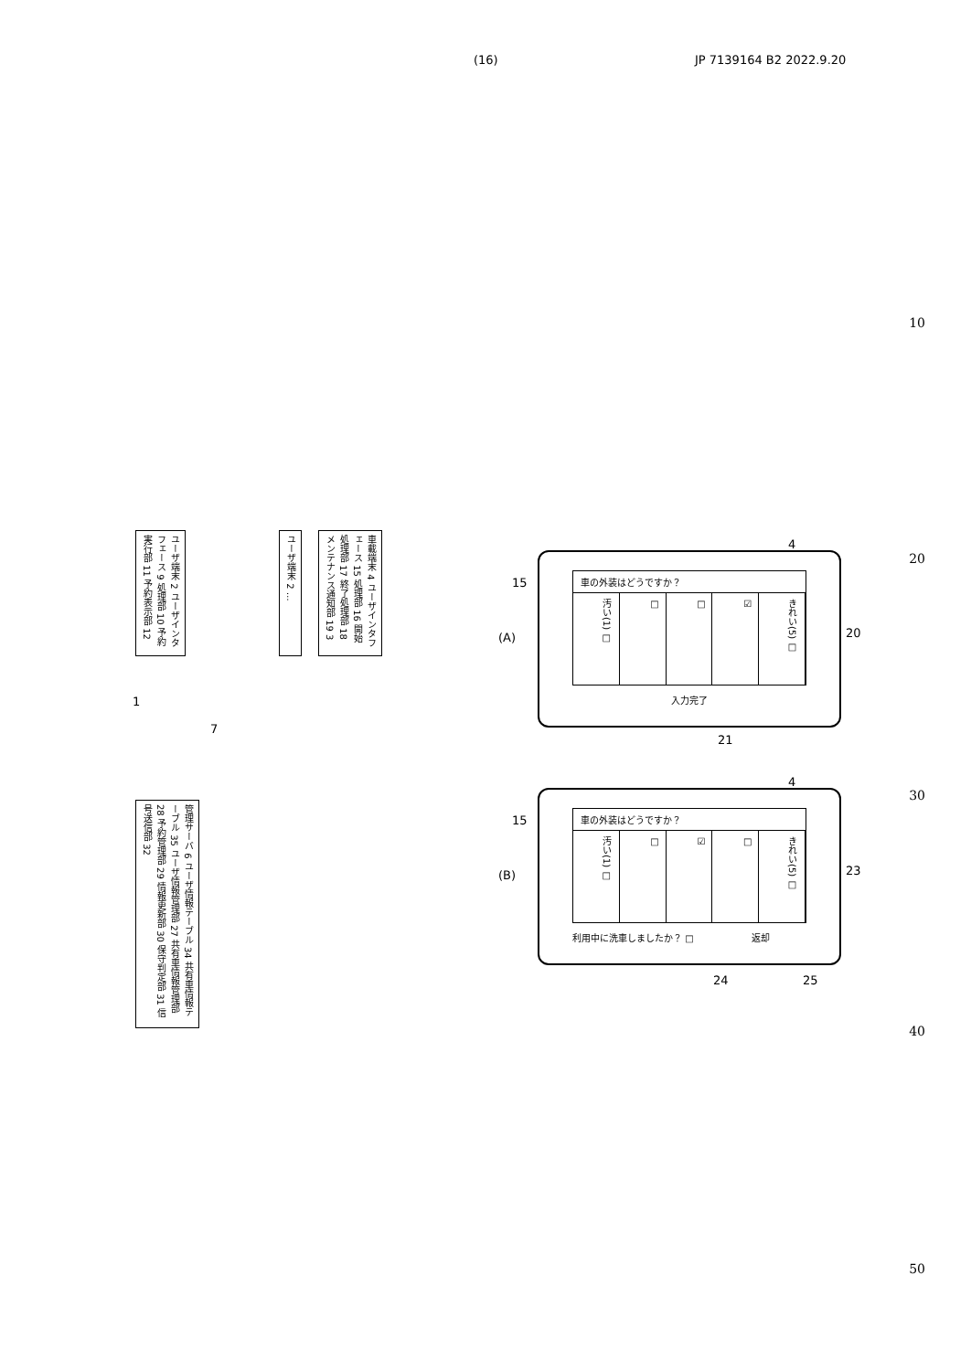(16) JP 7139164 B2 2022.9.20
10
20
30
40
50
ユーザ端末 2 ユーザインタフェース 9 処理部 10 予約実行部 11 予約表示部 12
ユーザ端末 2 …
車載端末 4 ユーザインタフェース 15 処理部 16 開始処理部 17 終了処理部 18 メンテナンス通知部 19 3
1
7
管理サーバ 6 ユーザ情報テーブル 34 共有車情報テーブル 35 ユーザ情報管理部 27 共有車情報管理部 28 予約管理部 29 情報更新部 30 保守判定部 31 信号送信部 32
(A)
車の外装はどうですか？
汚い(1) □
□
□
☑
きれい(5) □
入力完了
15
20
4
21
(B)
車の外装はどうですか？
汚い(1) □
□
☑
□
きれい(5) □
利用中に洗車しましたか？ □ 返却
15
23
4
24 25